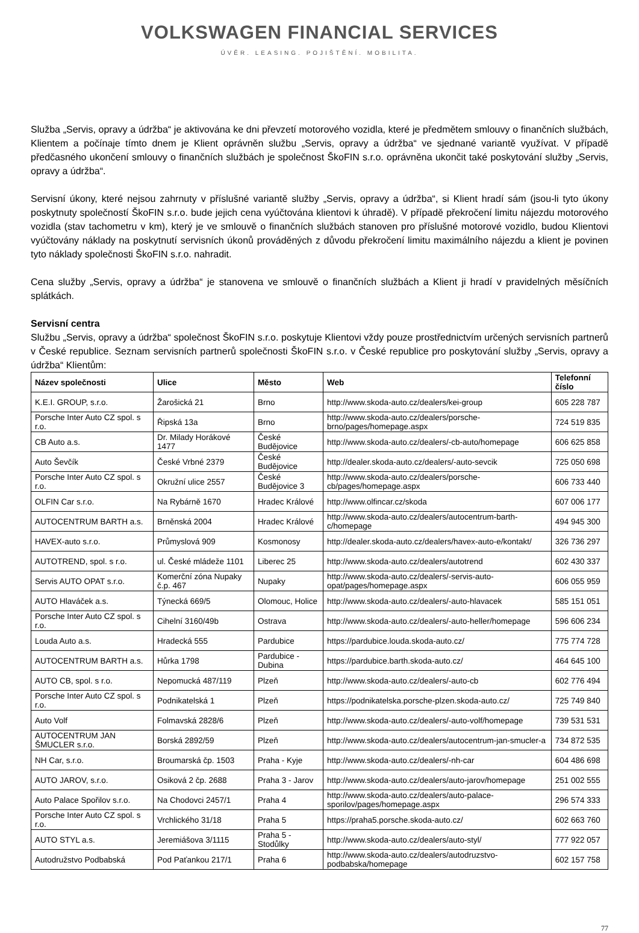VOLKSWAGEN FINANCIAL SERVICES
ÚVĚR. LEASING. POJIŠTĚNÍ. MOBILITA.
Služba „Servis, opravy a údržba“ je aktivována ke dni převzetí motorového vozidla, které je předmětem smlouvy o finančních službách, Klientem a počínaje tímto dnem je Klient oprávněn službu „Servis, opravy a údržba“ ve sjednané variantě využívat. V případě předčasného ukončení smlouvy o finančních službách je společnost ŠkoFIN s.r.o. oprávněna ukončit také poskytování služby „Servis, opravy a údržba“.
Servisní úkony, které nejsou zahrnuty v příslušné variantě služby „Servis, opravy a údržba“, si Klient hradí sám (jsou-li tyto úkony poskytnuty společností ŠkoFIN s.r.o. bude jejich cena vyúčtována klientovi k úhradě). V případě překročení limitu nájezdu motorového vozidla (stav tachometru v km), který je ve smlouvě o finančních službách stanoven pro příslušné motorové vozidlo, budou Klientovi vyúčtovány náklady na poskytnutí servisních úkonů prováděných z důvodu překročení limitu maximálního nájezdu a klient je povinen tyto náklady společnosti ŠkoFIN s.r.o. nahradit.
Cena služby „Servis, opravy a údržba“ je stanovena ve smlouvě o finančních službách a Klient ji hradí v pravidelných měsíčních splátkách.
Servisní centra
Službu „Servis, opravy a údržba“ společnost ŠkoFIN s.r.o. poskytuje Klientovi vždy pouze prostřednictvím určených servisních partnerů v České republice. Seznam servisních partnerů společnosti ŠkoFIN s.r.o. v České republice pro poskytování služby „Servis, opravy a údržba“ Klientům:
| Název společnosti | Ulice | Město | Web | Telefonní číslo |
| --- | --- | --- | --- | --- |
| K.E.I. GROUP, s.r.o. | Žarošická 21 | Brno | http://www.skoda-auto.cz/dealers/kei-group | 605 228 787 |
| Porsche Inter Auto CZ spol. s r.o. | Řipská 13a | Brno | http://www.skoda-auto.cz/dealers/porsche-brno/pages/homepage.aspx | 724 519 835 |
| CB Auto a.s. | Dr. Milady Horákové 1477 | České Budějovice | http://www.skoda-auto.cz/dealers/-cb-auto/homepage | 606 625 858 |
| Auto Ševčík | České Vrbné 2379 | České Budějovice | http://dealer.skoda-auto.cz/dealers/-auto-sevcik | 725 050 698 |
| Porsche Inter Auto CZ spol. s r.o. | Okružní ulice 2557 | České Budějovice 3 | http://www.skoda-auto.cz/dealers/porsche-cb/pages/homepage.aspx | 606 733 440 |
| OLFIN Car s.r.o. | Na Rybárně 1670 | Hradec Králové | http://www.olfincar.cz/skoda | 607 006 177 |
| AUTOCENTRUM BARTH a.s. | Brněnská 2004 | Hradec Králové | http://www.skoda-auto.cz/dealers/autocentrum-barth-c/homepage | 494 945 300 |
| HAVEX-auto s.r.o. | Průmyslová 909 | Kosmonosy | http://dealer.skoda-auto.cz/dealers/havex-auto-e/kontakt/ | 326 736 297 |
| AUTOTREND, spol. s r.o. | ul. České mládeže 1101 | Liberec 25 | http://www.skoda-auto.cz/dealers/autotrend | 602 430 337 |
| Servis AUTO OPAT s.r.o. | Komerční zóna Nupaky č.p. 467 | Nupaky | http://www.skoda-auto.cz/dealers/-servis-auto-opat/pages/homepage.aspx | 606 055 959 |
| AUTO Hlaváček a.s. | Týnecká 669/5 | Olomouc, Holice | http://www.skoda-auto.cz/dealers/-auto-hlavacek | 585 151 051 |
| Porsche Inter Auto CZ spol. s r.o. | Cihelní 3160/49b | Ostrava | http://www.skoda-auto.cz/dealers/-auto-heller/homepage | 596 606 234 |
| Louda Auto a.s. | Hradecká 555 | Pardubice | https://pardubice.louda.skoda-auto.cz/ | 775 774 728 |
| AUTOCENTRUM BARTH a.s. | Hůrka 1798 | Pardubice - Dubina | https://pardubice.barth.skoda-auto.cz/ | 464 645 100 |
| AUTO CB, spol. s r.o. | Nepomucká 487/119 | Plzeň | http://www.skoda-auto.cz/dealers/-auto-cb | 602 776 494 |
| Porsche Inter Auto CZ spol. s r.o. | Podnikatelská 1 | Plzeň | https://podnikatelska.porsche-plzen.skoda-auto.cz/ | 725 749 840 |
| Auto Volf | Folmavská 2828/6 | Plzeň | http://www.skoda-auto.cz/dealers/-auto-volf/homepage | 739 531 531 |
| AUTOCENTRUM JAN ŠMUCLER s.r.o. | Borská 2892/59 | Plzeň | http://www.skoda-auto.cz/dealers/autocentrum-jan-smucler-a | 734 872 535 |
| NH Car, s.r.o. | Broumarská čp. 1503 | Praha - Kyje | http://www.skoda-auto.cz/dealers/-nh-car | 604 486 698 |
| AUTO JAROV, s.r.o. | Osiková 2 čp. 2688 | Praha 3 - Jarov | http://www.skoda-auto.cz/dealers/auto-jarov/homepage | 251 002 555 |
| Auto Palace Spořilov s.r.o. | Na Chodovci 2457/1 | Praha 4 | http://www.skoda-auto.cz/dealers/auto-palace-sporilov/pages/homepage.aspx | 296 574 333 |
| Porsche Inter Auto CZ spol. s r.o. | Vrchlického 31/18 | Praha 5 | https://praha5.porsche.skoda-auto.cz/ | 602 663 760 |
| AUTO STYL a.s. | Jeremiášova 3/1115 | Praha 5 - Stodůlky | http://www.skoda-auto.cz/dealers/auto-styl/ | 777 922 057 |
| Autodružstvo Podbabská | Pod Paťankou 217/1 | Praha 6 | http://www.skoda-auto.cz/dealers/autodruzstvo-podbabska/homepage | 602 157 758 |
77